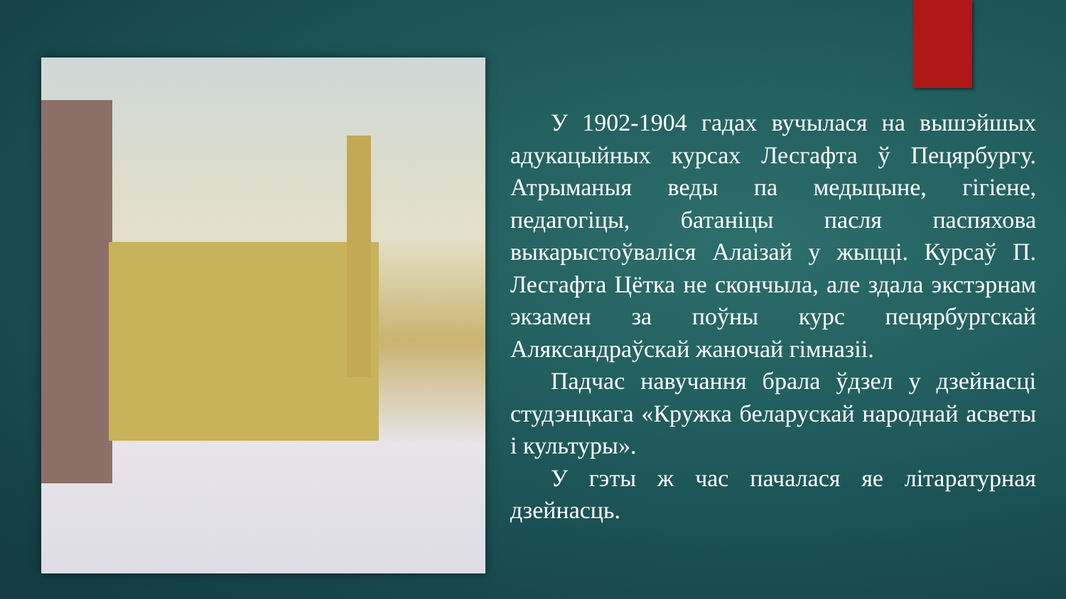У 1902-1904 гадах вучылася на вышэйшых адукацыйных курсах Лесгафта ў Пецярбургу. Атрыманыя веды па медыцыне, гігіене, педагогіцы, батаніцы пасля паспяхова выкарыстоўваліся Алаізай у жыцці. Курсаў П. Лесгафта Цётка не скончыла, але здала экстэрнам экзамен за поўны курс пецярбургскай Аляксандраўскай жаночай гімназіі.
Падчас навучання брала ўдзел у дзейнасці студэнцкага «Кружка беларускай народнай асветы і культуры».
У гэты ж час пачалася яе літаратурная дзейнасць.